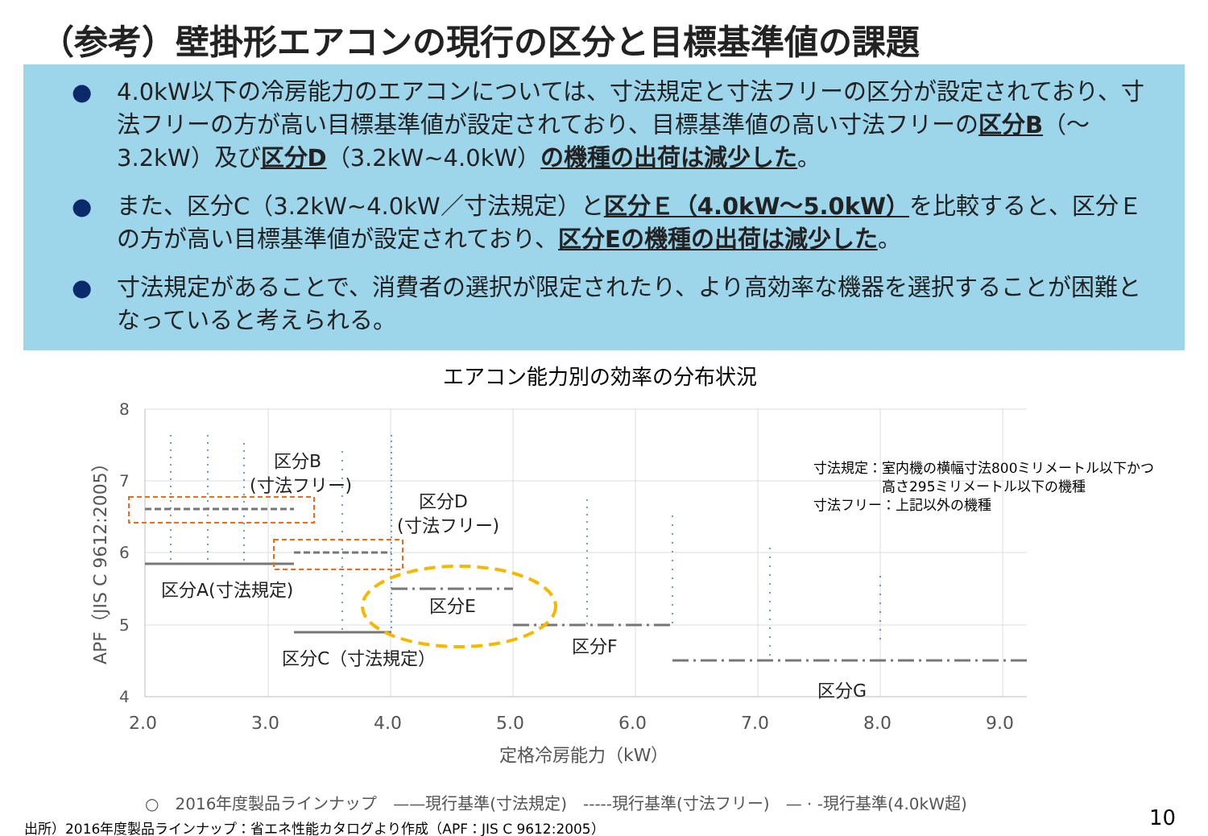（参考）壁掛形エアコンの現行の区分と目標基準値の課題
● 4.0kW以下の冷房能力のエアコンについては、寸法規定と寸法フリーの区分が設定されており、寸法フリーの方が高い目標基準値が設定されており、目標基準値の高い寸法フリーの区分B（～3.2kW）及び区分D（3.2kW~4.0kW）の機種の出荷は減少した。
● また、区分C（3.2kW~4.0kW／寸法規定）と区分Ｅ（4.0kW～5.0kW）を比較すると、区分Ｅの方が高い目標基準値が設定されており、区分Eの機種の出荷は減少した。
● 寸法規定があることで、消費者の選択が限定されたり、より高効率な機器を選択することが困難となっていると考えられる。
エアコン能力別の効率の分布状況
8
7
6
5
4
2.0
3.0
4.0
5.0
6.0
7.0
8.0
9.0
定格冷房能力（kW）
APF（JIS C 9612:2005）
区分B
(寸法フリー)
区分D
(寸法フリー)
区分A(寸法規定)
区分E
区分C（寸法規定）
区分F
区分G
寸法規定：室内機の横幅寸法800ミリメートル以下かつ
　　　　　高さ295ミリメートル以下の機種
寸法フリー：上記以外の機種
○　2016年度製品ラインナップ　——現行基準(寸法規定)　-----現行基準(寸法フリー)　— · -現行基準(4.0kW超)
出所）2016年度製品ラインナップ：省エネ性能カタログより作成（APF：JIS C 9612:2005）
10